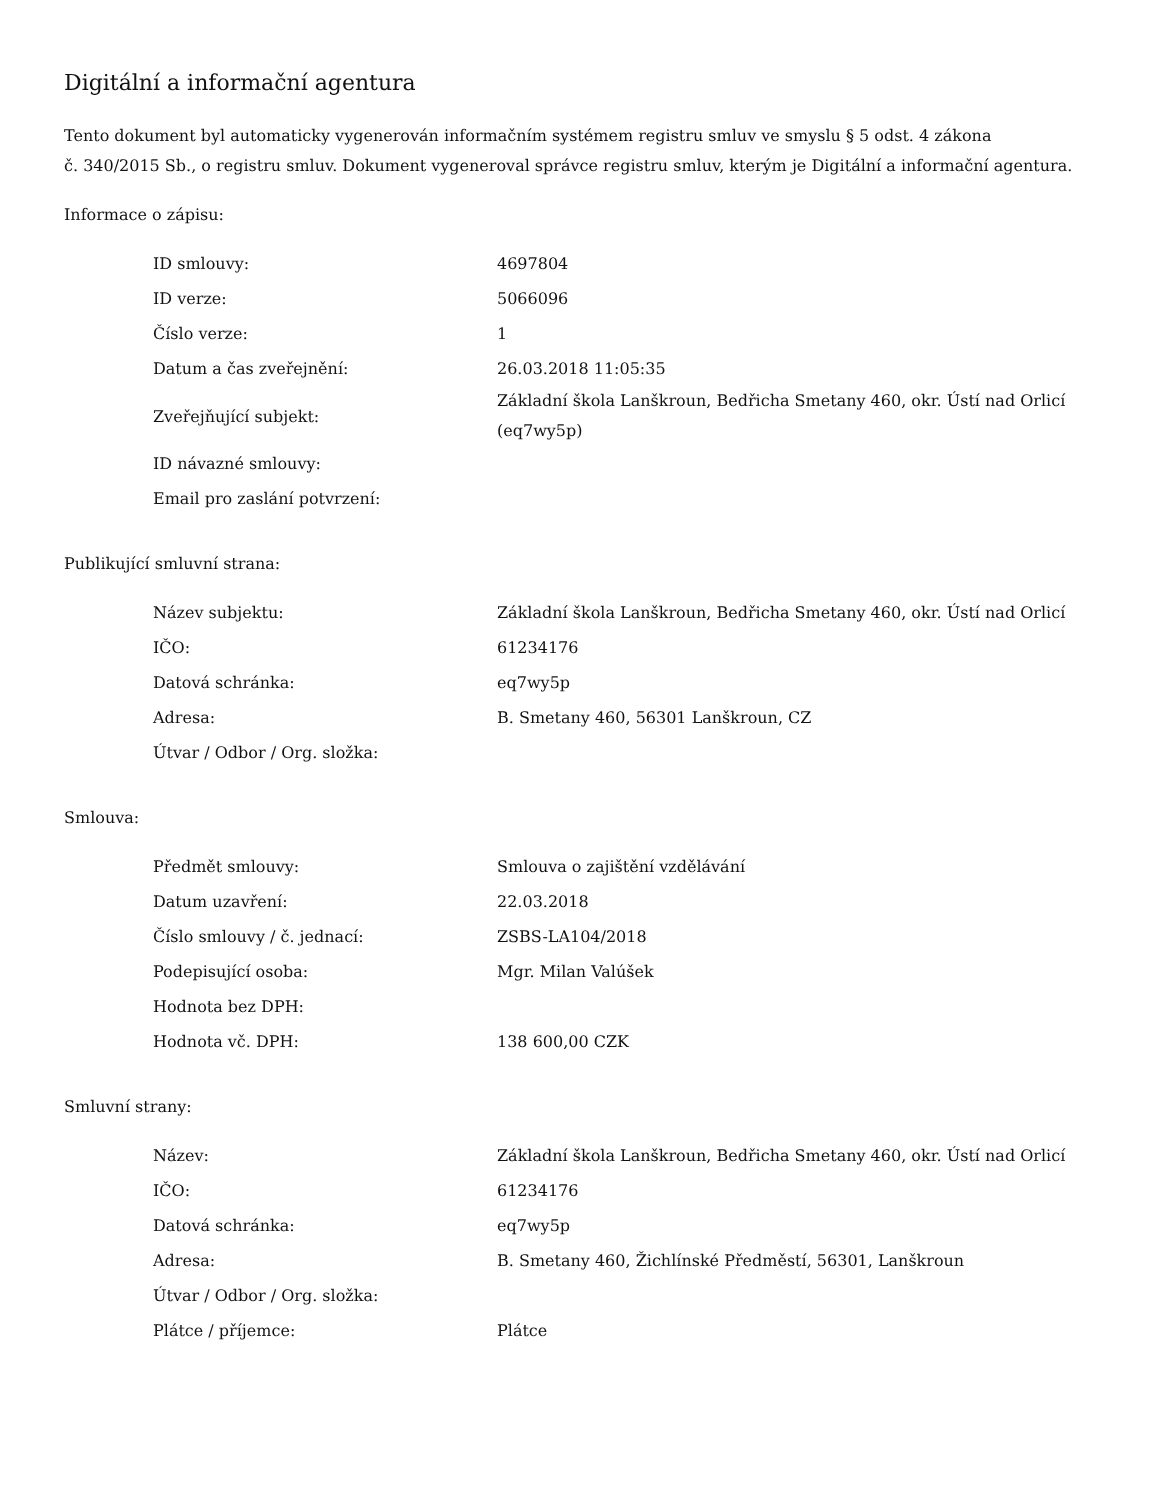Digitální a informační agentura
Tento dokument byl automaticky vygenerován informačním systémem registru smluv ve smyslu § 5 odst. 4 zákona
č. 340/2015 Sb., o registru smluv. Dokument vygeneroval správce registru smluv, kterým je Digitální a informační agentura.
Informace o zápisu:
| ID smlouvy: | 4697804 |
| ID verze: | 5066096 |
| Číslo verze: | 1 |
| Datum a čas zveřejnění: | 26.03.2018 11:05:35 |
| Zveřejňující subjekt: | Základní škola Lanškroun, Bedřicha Smetany 460, okr. Ústí nad Orlicí (eq7wy5p) |
| ID návazné smlouvy: | |
| Email pro zaslání potvrzení: | |
Publikující smluvní strana:
| Název subjektu: | Základní škola Lanškroun, Bedřicha Smetany 460, okr. Ústí nad Orlicí |
| IČO: | 61234176 |
| Datová schránka: | eq7wy5p |
| Adresa: | B. Smetany 460, 56301 Lanškroun, CZ |
| Útvar / Odbor / Org. složka: | |
Smlouva:
| Předmět smlouvy: | Smlouva o zajištění vzdělávání |
| Datum uzavření: | 22.03.2018 |
| Číslo smlouvy / č. jednací: | ZSBS-LA104/2018 |
| Podepisující osoba: | Mgr. Milan Valúšek |
| Hodnota bez DPH: | |
| Hodnota vč. DPH: | 138 600,00 CZK |
Smluvní strany:
| Název: | Základní škola Lanškroun, Bedřicha Smetany 460, okr. Ústí nad Orlicí |
| IČO: | 61234176 |
| Datová schránka: | eq7wy5p |
| Adresa: | B. Smetany 460, Žichlínské Předměstí, 56301, Lanškroun |
| Útvar / Odbor / Org. složka: | |
| Plátce / příjemce: | Plátce |